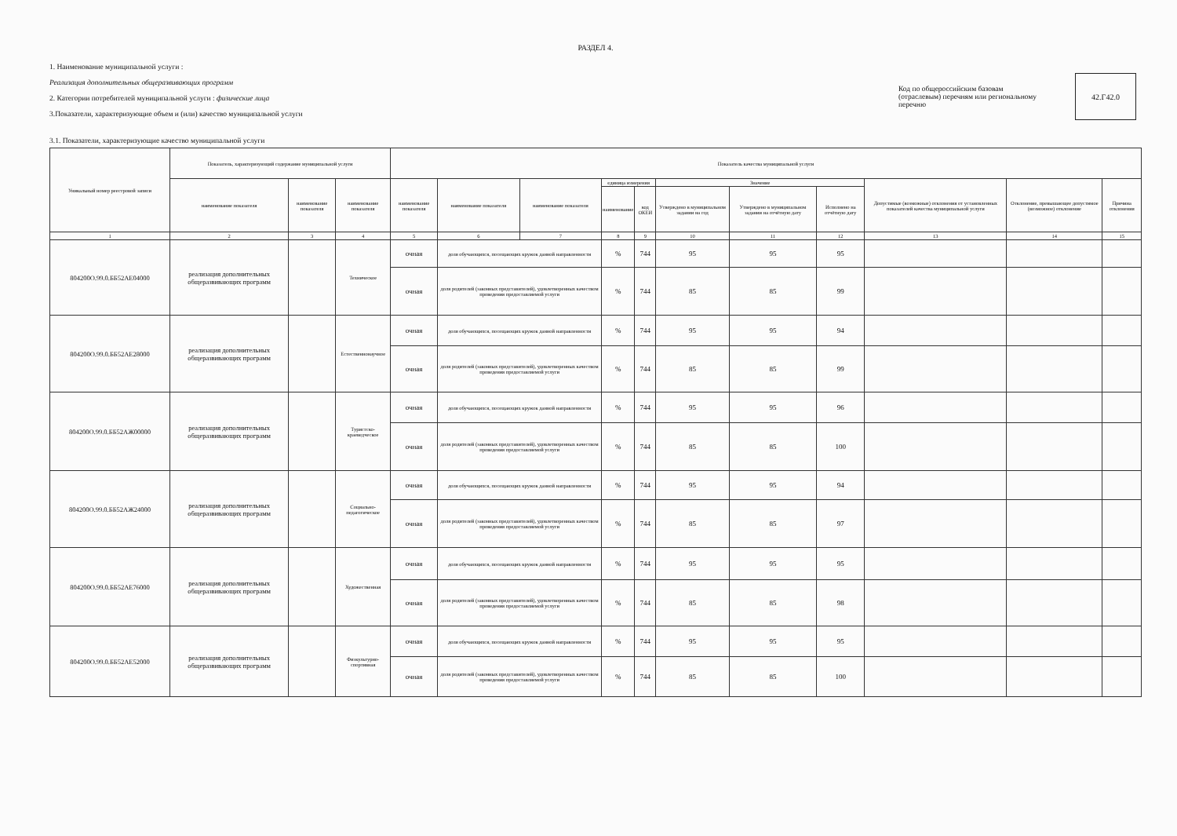РАЗДЕЛ 4.
1. Наименование муниципальной услуги :
Реализация дополнительных общеразвивающих программ
2. Категории потребителей муниципальной услуги : физические лица
3.Показатели, характеризующие объем и (или) качество муниципальной услуги
Код по общероссийским базовам (отраслевым) перечням или региональному перечню
42.Г42.0
3.1. Показатели, характеризующие качество муниципальной услуги
| Уникальный номер реестровой записи | Показатель, характеризующий содержание муниципальной услуги | | | Показатель качества муниципальной услуги | | | | | | | | | | |
| --- | --- | --- | --- | --- | --- | --- | --- | --- | --- | --- | --- | --- | --- | --- |
| | наименование показателя | наименование показателя | наименование показателя | наименование показателя | наименование показателя | наименование показателя | единица измерения | | Значение | | | Допустимые (возможные) отклонения от установленных показателей качества муниципальной услуги | Отклонение, превышающее допустимое (возможное) отклонение | Причина отклонения |
| | | | | | | | наименование | код ОКЕИ | Утверждено в муниципальном задании на год | Утверждено в муниципальном задании на отчётную дату | Исполнено на отчётную дату | | | |
| 1 | 2 | 3 | 4 | 5 | 6 | 7 | 8 | 9 | 10 | 11 | 12 | 13 | 14 | 15 |
| 804200О.99.0.ББ52АЕ04000 | реализация дополнительных общеразвивающих программ | | Техническое | очная | доля обучающихся, посещающих кружок данной направленности | | % | 744 | 95 | 95 | 95 | | | |
| | | | | очная | доля родителей (законных представителей), удовлетворенных качеством проведения предоставляемой услуги | | % | 744 | 85 | 85 | 99 | | | |
| 804200О.99.0.ББ52АЕ28000 | реализация дополнительных общеразвивающих программ | | Естественнонаучное | очная | доля обучающихся, посещающих кружок данной направленности | | % | 744 | 95 | 95 | 94 | | | |
| | | | | очная | доля родителей (законных представителей), удовлетворенных качеством проведения предоставляемой услуги | | % | 744 | 85 | 85 | 99 | | | |
| 804200О.99.0.ББ52АЖ00000 | реализация дополнительных общеразвивающих программ | | Туристско-краеведческое | очная | доля обучающихся, посещающих кружок данной направленности | | % | 744 | 95 | 95 | 96 | | | |
| | | | | очная | доля родителей (законных представителей), удовлетворенных качеством проведения предоставляемой услуги | | % | 744 | 85 | 85 | 100 | | | |
| 804200О.99.0.ББ52АЖ24000 | реализация дополнительных общеразвивающих программ | | Социально-педагогическое | очная | доля обучающихся, посещающих кружок данной направленности | | % | 744 | 95 | 95 | 94 | | | |
| | | | | очная | доля родителей (законных представителей), удовлетворенных качеством проведения предоставляемой услуги | | % | 744 | 85 | 85 | 97 | | | |
| 804200О.99.0.ББ52АЕ76000 | реализация дополнительных общеразвивающих программ | | Художественная | очная | доля обучающихся, посещающих кружок данной направленности | | % | 744 | 95 | 95 | 95 | | | |
| | | | | очная | доля родителей (законных представителей), удовлетворенных качеством проведения предоставляемой услуги | | % | 744 | 85 | 85 | 98 | | | |
| 804200О.99.0.ББ52АЕ52000 | реализация дополнительных общеразвивающих программ | | Физкультурно-спортивная | очная | доля обучающихся, посещающих кружок данной направленности | | % | 744 | 95 | 95 | 95 | | | |
| | | | | очная | доля родителей (законных представителей), удовлетворенных качеством проведения предоставляемой услуги | | % | 744 | 85 | 85 | 100 | | | |